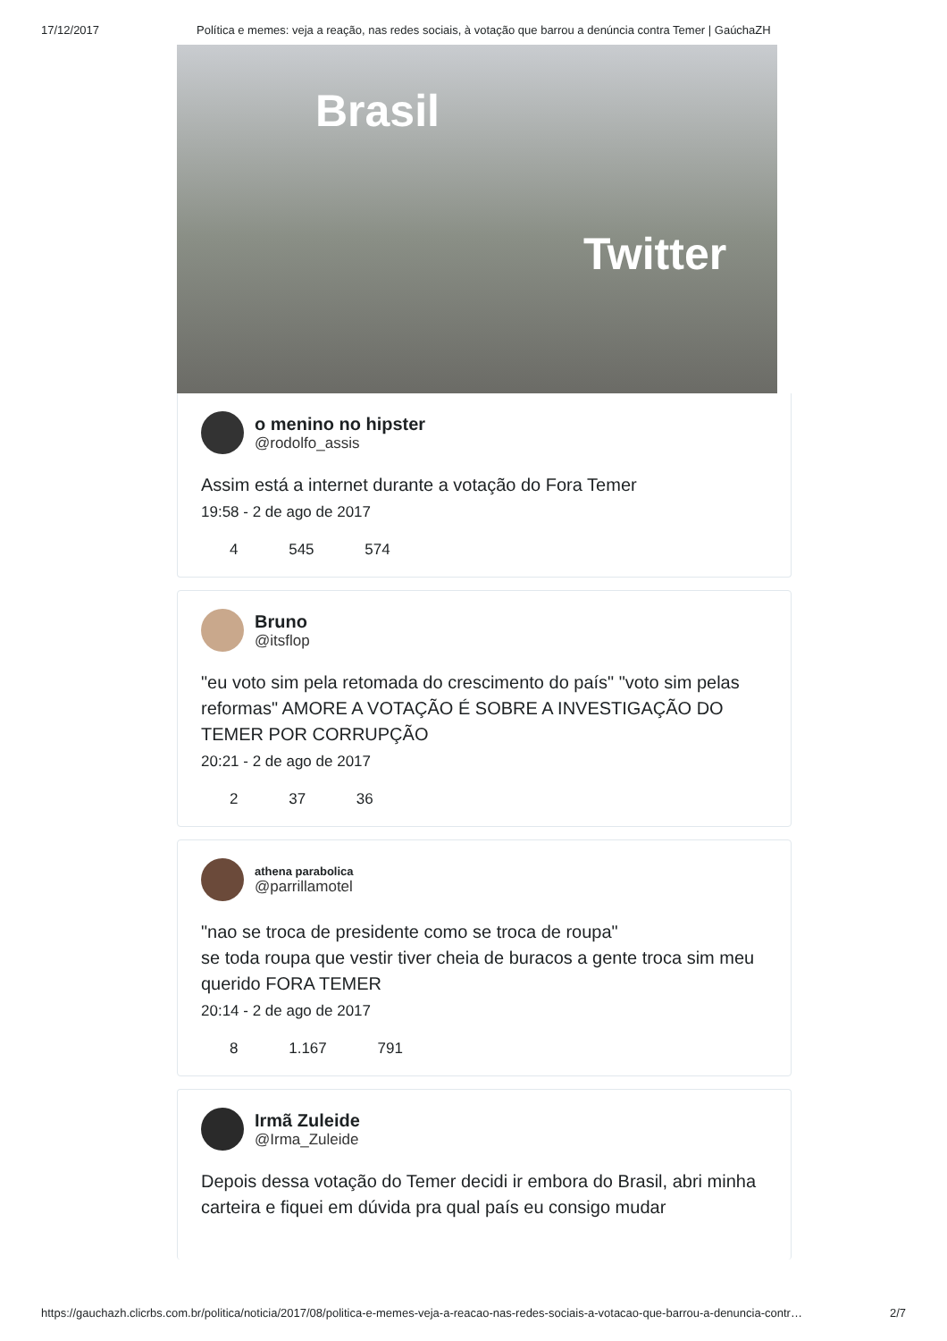17/12/2017 Política e memes: veja a reação, nas redes sociais, à votação que barrou a denúncia contra Temer | GaúchaZH
Brasil
Twitter
o menino no hipster
@rodolfo_assis
Assim está a internet durante a votação do Fora Temer
19:58 - 2 de ago de 2017
4 545 574
Bruno
@itsflop
"eu voto sim pela retomada do crescimento do país" "voto sim pelas reformas" AMORE A VOTAÇÃO É SOBRE A INVESTIGAÇÃO DO TEMER POR CORRUPÇÃO
20:21 - 2 de ago de 2017
2 37 36
athena parabolica
@parrillamotel
"nao se troca de presidente como se troca de roupa"
se toda roupa que vestir tiver cheia de buracos a gente troca sim meu querido FORA TEMER
20:14 - 2 de ago de 2017
8 1.167 791
Irmã Zuleide
@Irma_Zuleide
Depois dessa votação do Temer decidi ir embora do Brasil, abri minha carteira e fiquei em dúvida pra qual país eu consigo mudar
https://gauchazh.clicrbs.com.br/politica/noticia/2017/08/politica-e-memes-veja-a-reacao-nas-redes-sociais-a-votacao-que-barrou-a-denuncia-contr… 2/7